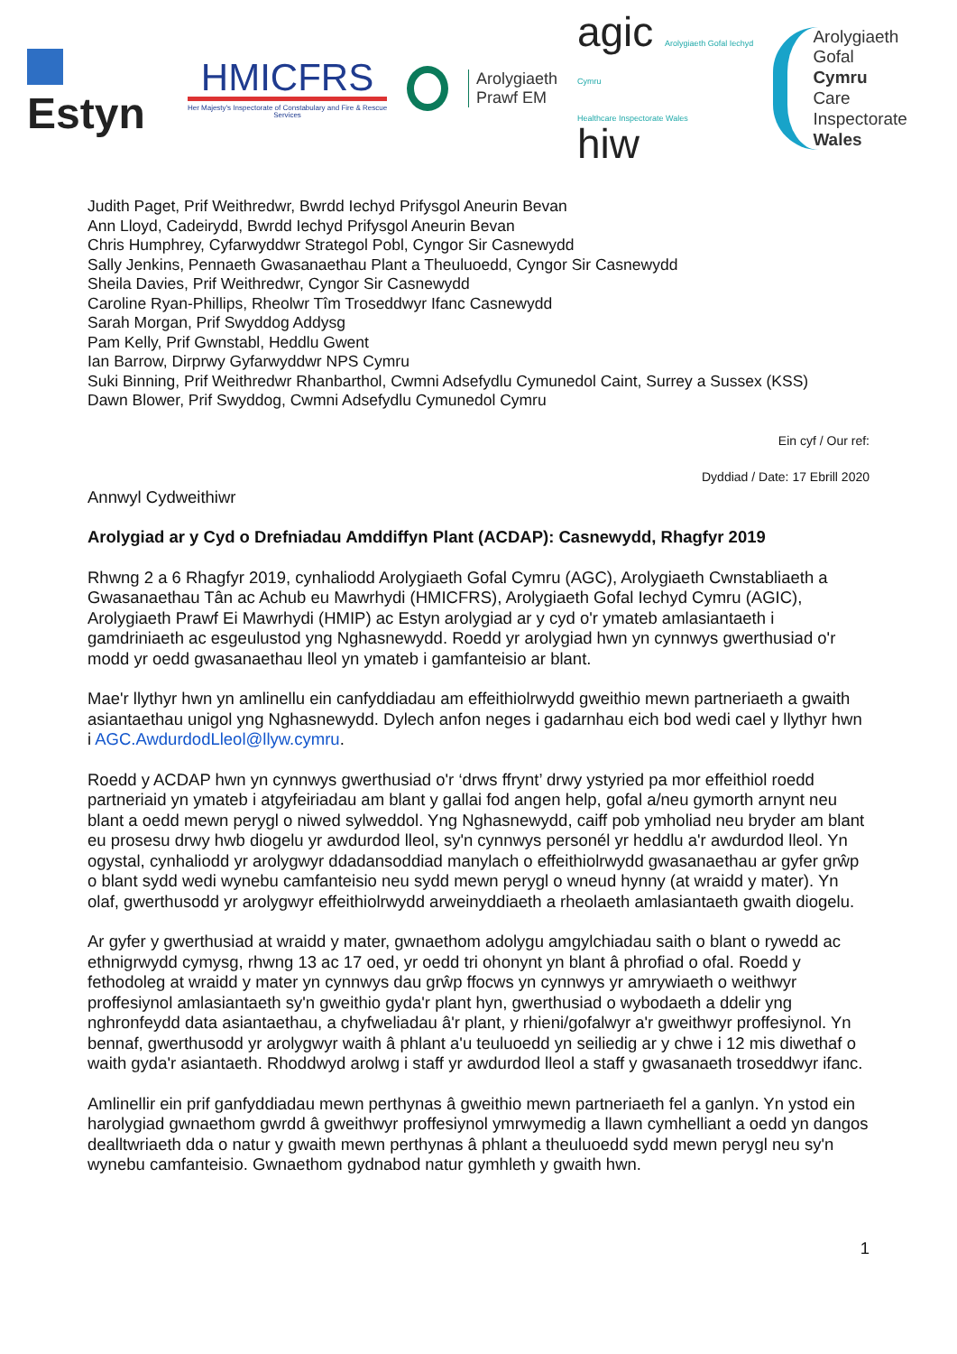Estyn
HMICFRS
Her Majesty's Inspectorate of Constabulary and Fire & Rescue Services
Arolygiaeth
Prawf EM
agic Arolygiaeth Gofal Iechyd Cymru
Healthcare Inspectorate Wales hiw
Arolygiaeth Gofal
Cymru
Care Inspectorate
Wales
Judith Paget, Prif Weithredwr, Bwrdd Iechyd Prifysgol Aneurin Bevan
Ann Lloyd, Cadeirydd, Bwrdd Iechyd Prifysgol Aneurin Bevan
Chris Humphrey, Cyfarwyddwr Strategol Pobl, Cyngor Sir Casnewydd
Sally Jenkins, Pennaeth Gwasanaethau Plant a Theuluoedd, Cyngor Sir Casnewydd
Sheila Davies, Prif Weithredwr, Cyngor Sir Casnewydd
Caroline Ryan-Phillips, Rheolwr Tîm Troseddwyr Ifanc Casnewydd
Sarah Morgan, Prif Swyddog Addysg
Pam Kelly, Prif Gwnstabl, Heddlu Gwent
Ian Barrow, Dirprwy Gyfarwyddwr NPS Cymru
Suki Binning, Prif Weithredwr Rhanbarthol, Cwmni Adsefydlu Cymunedol Caint, Surrey a Sussex (KSS)
Dawn Blower, Prif Swyddog, Cwmni Adsefydlu Cymunedol Cymru
Ein cyf / Our ref:
Dyddiad / Date: 17 Ebrill 2020
Annwyl Cydweithiwr
Arolygiad ar y Cyd o Drefniadau Amddiffyn Plant (ACDAP): Casnewydd, Rhagfyr 2019
Rhwng 2 a 6 Rhagfyr 2019, cynhaliodd Arolygiaeth Gofal Cymru (AGC), Arolygiaeth Cwnstabliaeth a Gwasanaethau Tân ac Achub eu Mawrhydi (HMICFRS), Arolygiaeth Gofal Iechyd Cymru (AGIC), Arolygiaeth Prawf Ei Mawrhydi (HMIP) ac Estyn arolygiad ar y cyd o'r ymateb amlasiantaeth i gamdriniaeth ac esgeulustod yng Nghasnewydd. Roedd yr arolygiad hwn yn cynnwys gwerthusiad o'r modd yr oedd gwasanaethau lleol yn ymateb i gamfanteisio ar blant.
Mae'r llythyr hwn yn amlinellu ein canfyddiadau am effeithiolrwydd gweithio mewn partneriaeth a gwaith asiantaethau unigol yng Nghasnewydd. Dylech anfon neges i gadarnhau eich bod wedi cael y llythyr hwn i AGC.AwdurdodLleol@llyw.cymru.
Roedd y ACDAP hwn yn cynnwys gwerthusiad o'r ‘drws ffrynt’ drwy ystyried pa mor effeithiol roedd partneriaid yn ymateb i atgyfeiriadau am blant y gallai fod angen help, gofal a/neu gymorth arnynt neu blant a oedd mewn perygl o niwed sylweddol. Yng Nghasnewydd, caiff pob ymholiad neu bryder am blant eu prosesu drwy hwb diogelu yr awdurdod lleol, sy'n cynnwys personél yr heddlu a'r awdurdod lleol. Yn ogystal, cynhaliodd yr arolygwyr ddadansoddiad manylach o effeithiolrwydd gwasanaethau ar gyfer grŵp o blant sydd wedi wynebu camfanteisio neu sydd mewn perygl o wneud hynny (at wraidd y mater). Yn olaf, gwerthusodd yr arolygwyr effeithiolrwydd arweinyddiaeth a rheolaeth amlasiantaeth gwaith diogelu.
Ar gyfer y gwerthusiad at wraidd y mater, gwnaethom adolygu amgylchiadau saith o blant o rywedd ac ethnigrwydd cymysg, rhwng 13 ac 17 oed, yr oedd tri ohonynt yn blant â phrofiad o ofal. Roedd y fethodoleg at wraidd y mater yn cynnwys dau grŵp ffocws yn cynnwys yr amrywiaeth o weithwyr proffesiynol amlasiantaeth sy'n gweithio gyda'r plant hyn, gwerthusiad o wybodaeth a ddelir yng nghronfeydd data asiantaethau, a chyfweliadau â'r plant, y rhieni/gofalwyr a'r gweithwyr proffesiynol. Yn bennaf, gwerthusodd yr arolygwyr waith â phlant a'u teuluoedd yn seiliedig ar y chwe i 12 mis diwethaf o waith gyda'r asiantaeth. Rhoddwyd arolwg i staff yr awdurdod lleol a staff y gwasanaeth troseddwyr ifanc.
Amlinellir ein prif ganfyddiadau mewn perthynas â gweithio mewn partneriaeth fel a ganlyn. Yn ystod ein harolygiad gwnaethom gwrdd â gweithwyr proffesiynol ymrwymedig a llawn cymhelliant a oedd yn dangos dealltwriaeth dda o natur y gwaith mewn perthynas â phlant a theuluoedd sydd mewn perygl neu sy'n wynebu camfanteisio. Gwnaethom gydnabod natur gymhleth y gwaith hwn.
1